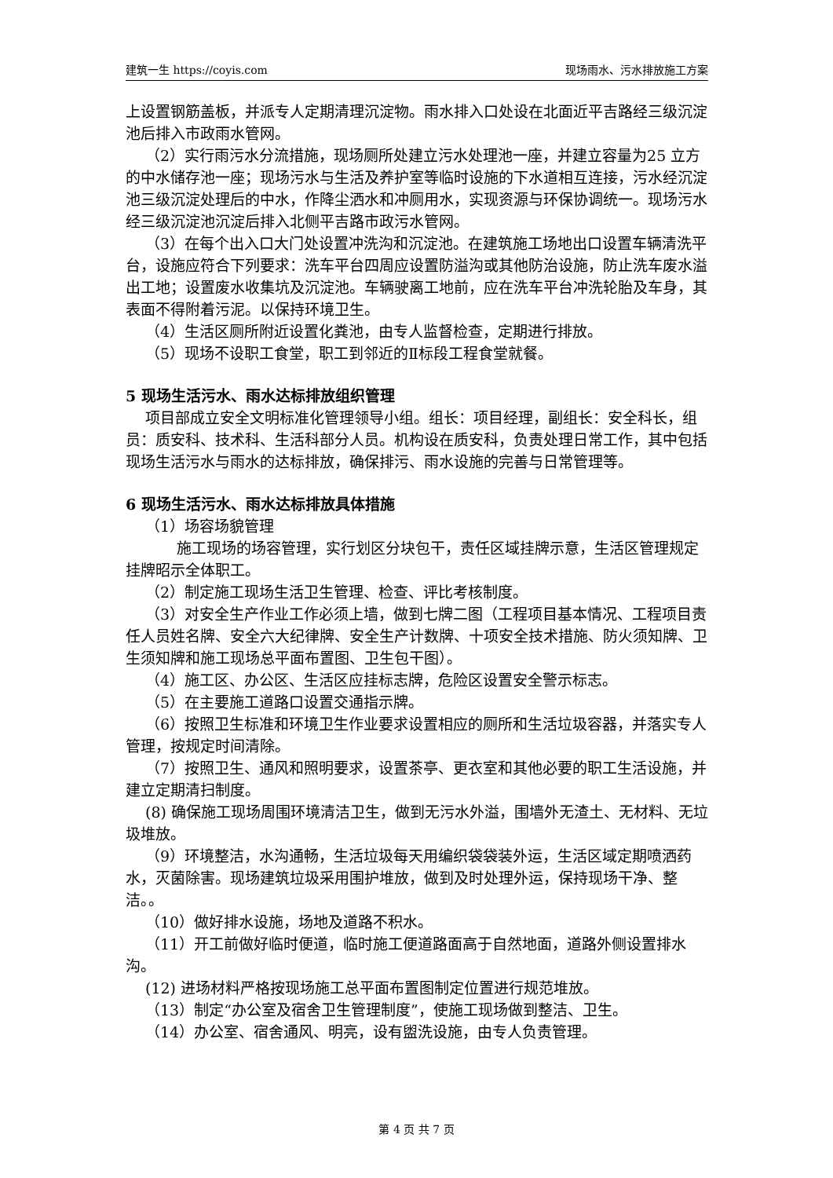建筑一生 https://coyis.com 现场雨水、污水排放施工方案
上设置钢筋盖板，并派专人定期清理沉淀物。雨水排入口处设在北面近平吉路经三级沉淀池后排入市政雨水管网。
（2）实行雨污水分流措施，现场厕所处建立污水处理池一座，并建立容量为25 立方的中水储存池一座；现场污水与生活及养护室等临时设施的下水道相互连接，污水经沉淀池三级沉淀处理后的中水，作降尘洒水和冲厕用水，实现资源与环保协调统一。现场污水经三级沉淀池沉淀后排入北侧平吉路市政污水管网。
（3）在每个出入口大门处设置冲洗沟和沉淀池。在建筑施工场地出口设置车辆清洗平台，设施应符合下列要求：洗车平台四周应设置防溢沟或其他防治设施，防止洗车废水溢出工地；设置废水收集坑及沉淀池。车辆驶离工地前，应在洗车平台冲洗轮胎及车身，其表面不得附着污泥。以保持环境卫生。
（4）生活区厕所附近设置化粪池，由专人监督检查，定期进行排放。
（5）现场不设职工食堂，职工到邻近的Ⅱ标段工程食堂就餐。
5 现场生活污水、雨水达标排放组织管理
项目部成立安全文明标准化管理领导小组。组长：项目经理，副组长：安全科长，组员：质安科、技术科、生活科部分人员。机构设在质安科，负责处理日常工作，其中包括现场生活污水与雨水的达标排放，确保排污、雨水设施的完善与日常管理等。
6 现场生活污水、雨水达标排放具体措施
（1）场容场貌管理
施工现场的场容管理，实行划区分块包干，责任区域挂牌示意，生活区管理规定挂牌昭示全体职工。
（2）制定施工现场生活卫生管理、检查、评比考核制度。
（3）对安全生产作业工作必须上墙，做到七牌二图（工程项目基本情况、工程项目责任人员姓名牌、安全六大纪律牌、安全生产计数牌、十项安全技术措施、防火须知牌、卫生须知牌和施工现场总平面布置图、卫生包干图）。
（4）施工区、办公区、生活区应挂标志牌，危险区设置安全警示标志。
（5）在主要施工道路口设置交通指示牌。
（6）按照卫生标准和环境卫生作业要求设置相应的厕所和生活垃圾容器，并落实专人管理，按规定时间清除。
（7）按照卫生、通风和照明要求，设置茶亭、更衣室和其他必要的职工生活设施，并建立定期清扫制度。
(8) 确保施工现场周围环境清洁卫生，做到无污水外溢，围墙外无渣土、无材料、无垃圾堆放。
（9）环境整洁，水沟通畅，生活垃圾每天用编织袋袋装外运，生活区域定期喷洒药水，灭菌除害。现场建筑垃圾采用围护堆放，做到及时处理外运，保持现场干净、整洁。。
（10）做好排水设施，场地及道路不积水。
（11）开工前做好临时便道，临时施工便道路面高于自然地面，道路外侧设置排水沟。
(12) 进场材料严格按现场施工总平面布置图制定位置进行规范堆放。
（13）制定“办公室及宿舍卫生管理制度”，使施工现场做到整洁、卫生。
（14）办公室、宿舍通风、明亮，设有盥洗设施，由专人负责管理。
第 4 页 共 7 页